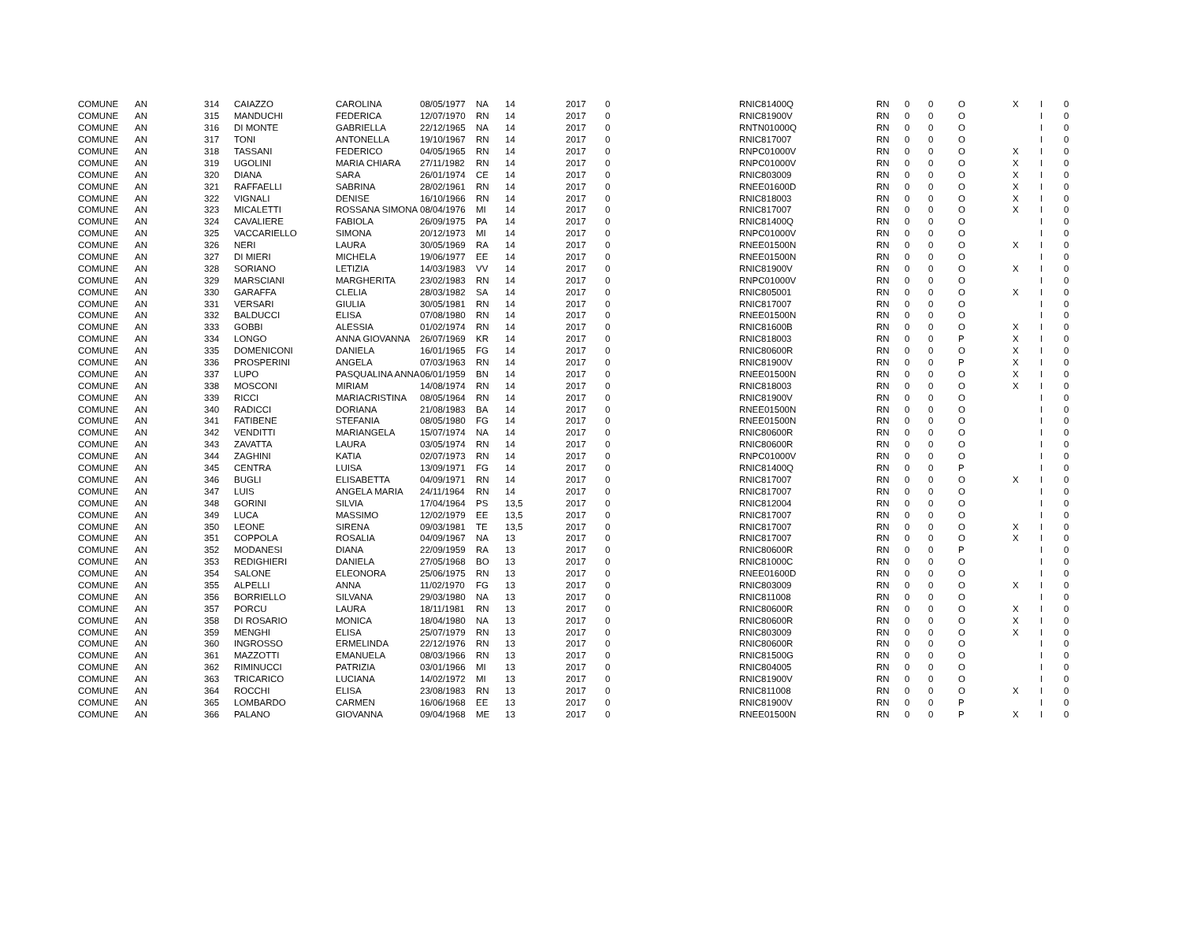| COMUNE | AN | 314 | CAIAZZO | CAROLINA | 08/05/1977 | NA | 14 | 2017 | 0 | RNIC81400Q | RN | 0 | 0 | O | X | I | 0 |
| COMUNE | AN | 315 | MANDUCHI | FEDERICA | 12/07/1970 | RN | 14 | 2017 | 0 | RNIC81900V | RN | 0 | 0 | O | | I | 0 |
| COMUNE | AN | 316 | DI MONTE | GABRIELLA | 22/12/1965 | NA | 14 | 2017 | 0 | RNTN01000Q | RN | 0 | 0 | O | | I | 0 |
| COMUNE | AN | 317 | TONI | ANTONELLA | 19/10/1967 | RN | 14 | 2017 | 0 | RNIC817007 | RN | 0 | 0 | O | | I | 0 |
| COMUNE | AN | 318 | TASSANI | FEDERICO | 04/05/1965 | RN | 14 | 2017 | 0 | RNPC01000V | RN | 0 | 0 | O | X | I | 0 |
| COMUNE | AN | 319 | UGOLINI | MARIA CHIARA | 27/11/1982 | RN | 14 | 2017 | 0 | RNPC01000V | RN | 0 | 0 | O | X | I | 0 |
| COMUNE | AN | 320 | DIANA | SARA | 26/01/1974 | CE | 14 | 2017 | 0 | RNIC803009 | RN | 0 | 0 | O | X | I | 0 |
| COMUNE | AN | 321 | RAFFAELLI | SABRINA | 28/02/1961 | RN | 14 | 2017 | 0 | RNEE01600D | RN | 0 | 0 | O | X | I | 0 |
| COMUNE | AN | 322 | VIGNALI | DENISE | 16/10/1966 | RN | 14 | 2017 | 0 | RNIC818003 | RN | 0 | 0 | O | X | I | 0 |
| COMUNE | AN | 323 | MICALETTI | ROSSANA SIMONA | 08/04/1976 | MI | 14 | 2017 | 0 | RNIC817007 | RN | 0 | 0 | O | X | I | 0 |
| COMUNE | AN | 324 | CAVALIERE | FABIOLA | 26/09/1975 | PA | 14 | 2017 | 0 | RNIC81400Q | RN | 0 | 0 | O | | I | 0 |
| COMUNE | AN | 325 | VACCARIELLO | SIMONA | 20/12/1973 | MI | 14 | 2017 | 0 | RNPC01000V | RN | 0 | 0 | O | | I | 0 |
| COMUNE | AN | 326 | NERI | LAURA | 30/05/1969 | RA | 14 | 2017 | 0 | RNEE01500N | RN | 0 | 0 | O | X | I | 0 |
| COMUNE | AN | 327 | DI MIERI | MICHELA | 19/06/1977 | EE | 14 | 2017 | 0 | RNEE01500N | RN | 0 | 0 | O | | I | 0 |
| COMUNE | AN | 328 | SORIANO | LETIZIA | 14/03/1983 | VV | 14 | 2017 | 0 | RNIC81900V | RN | 0 | 0 | O | X | I | 0 |
| COMUNE | AN | 329 | MARSCIANI | MARGHERITA | 23/02/1983 | RN | 14 | 2017 | 0 | RNPC01000V | RN | 0 | 0 | O | | I | 0 |
| COMUNE | AN | 330 | GARAFFA | CLELIA | 28/03/1982 | SA | 14 | 2017 | 0 | RNIC805001 | RN | 0 | 0 | O | X | I | 0 |
| COMUNE | AN | 331 | VERSARI | GIULIA | 30/05/1981 | RN | 14 | 2017 | 0 | RNIC817007 | RN | 0 | 0 | O | | I | 0 |
| COMUNE | AN | 332 | BALDUCCI | ELISA | 07/08/1980 | RN | 14 | 2017 | 0 | RNEE01500N | RN | 0 | 0 | O | | I | 0 |
| COMUNE | AN | 333 | GOBBI | ALESSIA | 01/02/1974 | RN | 14 | 2017 | 0 | RNIC81600B | RN | 0 | 0 | O | X | I | 0 |
| COMUNE | AN | 334 | LONGO | ANNA GIOVANNA | 26/07/1969 | KR | 14 | 2017 | 0 | RNIC818003 | RN | 0 | 0 | P | X | I | 0 |
| COMUNE | AN | 335 | DOMENICONI | DANIELA | 16/01/1965 | FG | 14 | 2017 | 0 | RNIC80600R | RN | 0 | 0 | O | X | I | 0 |
| COMUNE | AN | 336 | PROSPERINI | ANGELA | 07/03/1963 | RN | 14 | 2017 | 0 | RNIC81900V | RN | 0 | 0 | P | X | I | 0 |
| COMUNE | AN | 337 | LUPO | PASQUALINA ANNA | 06/01/1959 | BN | 14 | 2017 | 0 | RNEE01500N | RN | 0 | 0 | O | X | I | 0 |
| COMUNE | AN | 338 | MOSCONI | MIRIAM | 14/08/1974 | RN | 14 | 2017 | 0 | RNIC818003 | RN | 0 | 0 | O | X | I | 0 |
| COMUNE | AN | 339 | RICCI | MARIACRISTINA | 08/05/1964 | RN | 14 | 2017 | 0 | RNIC81900V | RN | 0 | 0 | O | | I | 0 |
| COMUNE | AN | 340 | RADICCI | DORIANA | 21/08/1983 | BA | 14 | 2017 | 0 | RNEE01500N | RN | 0 | 0 | O | | I | 0 |
| COMUNE | AN | 341 | FATIBENE | STEFANIA | 08/05/1980 | FG | 14 | 2017 | 0 | RNEE01500N | RN | 0 | 0 | O | | I | 0 |
| COMUNE | AN | 342 | VENDITTI | MARIANGELA | 15/07/1974 | NA | 14 | 2017 | 0 | RNIC80600R | RN | 0 | 0 | O | | I | 0 |
| COMUNE | AN | 343 | ZAVATTA | LAURA | 03/05/1974 | RN | 14 | 2017 | 0 | RNIC80600R | RN | 0 | 0 | O | | I | 0 |
| COMUNE | AN | 344 | ZAGHINI | KATIA | 02/07/1973 | RN | 14 | 2017 | 0 | RNPC01000V | RN | 0 | 0 | O | | I | 0 |
| COMUNE | AN | 345 | CENTRA | LUISA | 13/09/1971 | FG | 14 | 2017 | 0 | RNIC81400Q | RN | 0 | 0 | P | | I | 0 |
| COMUNE | AN | 346 | BUGLI | ELISABETTA | 04/09/1971 | RN | 14 | 2017 | 0 | RNIC817007 | RN | 0 | 0 | O | X | I | 0 |
| COMUNE | AN | 347 | LUIS | ANGELA MARIA | 24/11/1964 | RN | 14 | 2017 | 0 | RNIC817007 | RN | 0 | 0 | O | | I | 0 |
| COMUNE | AN | 348 | GORINI | SILVIA | 17/04/1964 | PS | 13,5 | 2017 | 0 | RNIC812004 | RN | 0 | 0 | O | | I | 0 |
| COMUNE | AN | 349 | LUCA | MASSIMO | 12/02/1979 | EE | 13,5 | 2017 | 0 | RNIC817007 | RN | 0 | 0 | O | | I | 0 |
| COMUNE | AN | 350 | LEONE | SIRENA | 09/03/1981 | TE | 13,5 | 2017 | 0 | RNIC817007 | RN | 0 | 0 | O | X | I | 0 |
| COMUNE | AN | 351 | COPPOLA | ROSALIA | 04/09/1967 | NA | 13 | 2017 | 0 | RNIC817007 | RN | 0 | 0 | O | X | I | 0 |
| COMUNE | AN | 352 | MODANESI | DIANA | 22/09/1959 | RA | 13 | 2017 | 0 | RNIC80600R | RN | 0 | 0 | P | | I | 0 |
| COMUNE | AN | 353 | REDIGHIERI | DANIELA | 27/05/1968 | BO | 13 | 2017 | 0 | RNIC81000C | RN | 0 | 0 | O | | I | 0 |
| COMUNE | AN | 354 | SALONE | ELEONORA | 25/06/1975 | RN | 13 | 2017 | 0 | RNEE01600D | RN | 0 | 0 | O | | I | 0 |
| COMUNE | AN | 355 | ALPELLI | ANNA | 11/02/1970 | FG | 13 | 2017 | 0 | RNIC803009 | RN | 0 | 0 | O | X | I | 0 |
| COMUNE | AN | 356 | BORRIELLO | SILVANA | 29/03/1980 | NA | 13 | 2017 | 0 | RNIC811008 | RN | 0 | 0 | O | | I | 0 |
| COMUNE | AN | 357 | PORCU | LAURA | 18/11/1981 | RN | 13 | 2017 | 0 | RNIC80600R | RN | 0 | 0 | O | X | I | 0 |
| COMUNE | AN | 358 | DI ROSARIO | MONICA | 18/04/1980 | NA | 13 | 2017 | 0 | RNIC80600R | RN | 0 | 0 | O | X | I | 0 |
| COMUNE | AN | 359 | MENGHI | ELISA | 25/07/1979 | RN | 13 | 2017 | 0 | RNIC803009 | RN | 0 | 0 | O | X | I | 0 |
| COMUNE | AN | 360 | INGROSSO | ERMELINDA | 22/12/1976 | RN | 13 | 2017 | 0 | RNIC80600R | RN | 0 | 0 | O | | I | 0 |
| COMUNE | AN | 361 | MAZZOTTI | EMANUELA | 08/03/1966 | RN | 13 | 2017 | 0 | RNIC81500G | RN | 0 | 0 | O | | I | 0 |
| COMUNE | AN | 362 | RIMINUCCI | PATRIZIA | 03/01/1966 | MI | 13 | 2017 | 0 | RNIC804005 | RN | 0 | 0 | O | | I | 0 |
| COMUNE | AN | 363 | TRICARICO | LUCIANA | 14/02/1972 | MI | 13 | 2017 | 0 | RNIC81900V | RN | 0 | 0 | O | | I | 0 |
| COMUNE | AN | 364 | ROCCHI | ELISA | 23/08/1983 | RN | 13 | 2017 | 0 | RNIC811008 | RN | 0 | 0 | O | X | I | 0 |
| COMUNE | AN | 365 | LOMBARDO | CARMEN | 16/06/1968 | EE | 13 | 2017 | 0 | RNIC81900V | RN | 0 | 0 | P | | I | 0 |
| COMUNE | AN | 366 | PALANO | GIOVANNA | 09/04/1968 | ME | 13 | 2017 | 0 | RNEE01500N | RN | 0 | 0 | P | X | I | 0 |